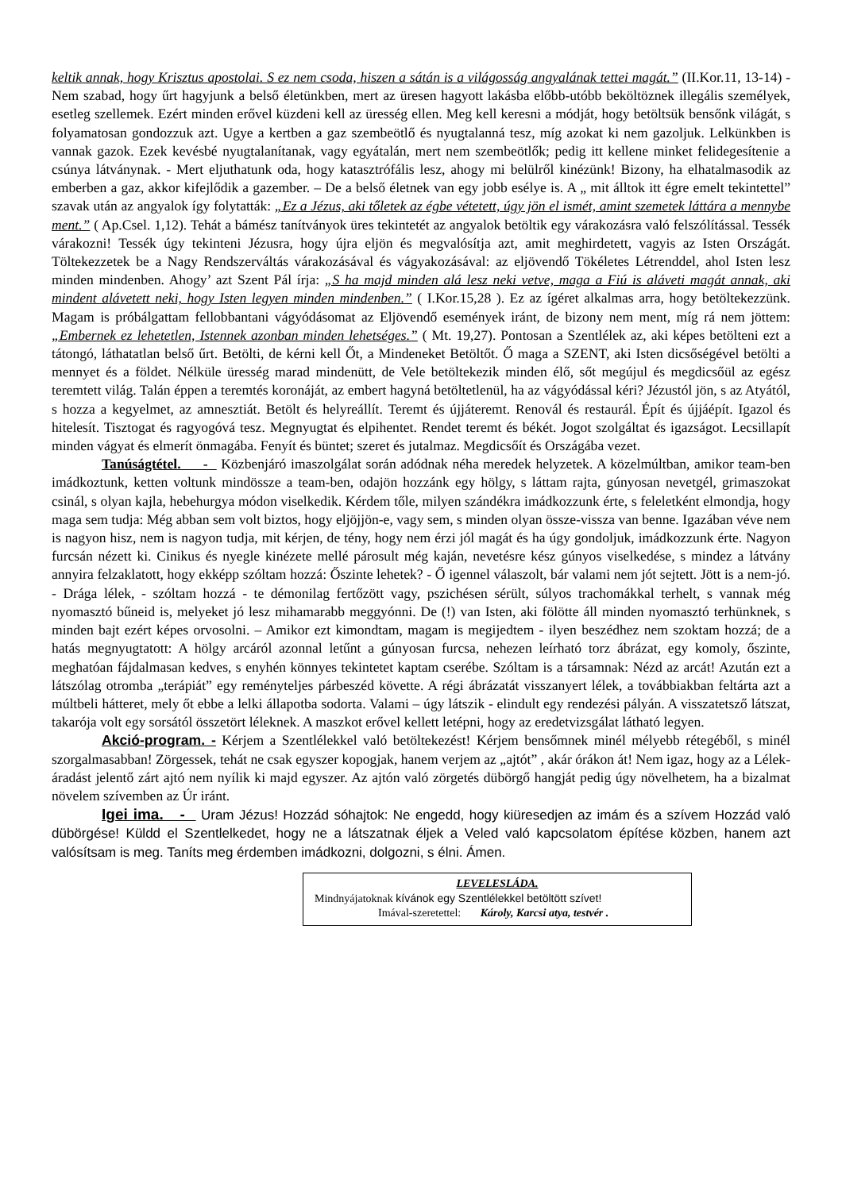keltik annak, hogy Krisztus apostolai. S ez nem csoda, hiszen a sátán is a világosság angyalának tettei magát.” (II.Kor.11, 13-14) - Nem szabad, hogy űrt hagyjunk a belső életünkben, mert az üresen hagyott lakásba előbb-utóbb beköltöznek illegális személyek, esetleg szellemek. Ezért minden erővel küzdeni kell az üresség ellen. Meg kell keresni a módját, hogy betöltsük bensőnk világát, s folyamatosan gondozzuk azt. Ugye a kertben a gaz szembeötlő és nyugtalanná tesz, míg azokat ki nem gazoljuk. Lelkünkben is vannak gazok. Ezek kevésbé nyugtalanítanak, vagy egyátalán, mert nem szembeötlők; pedig itt kellene minket felidegesítenie a csúnya látványnak. - Mert eljuthatunk oda, hogy katasztrófális lesz, ahogy mi belülről kinézünk! Bizony, ha elhatalmasodik az emberben a gaz, akkor kifejlődik a gazember. – De a belső életnek van egy jobb esélye is. A „ mit álltok itt égre emelt tekintettel” szavak után az angyalok így folytatták: „Ez a Jézus, aki tőletek az égbe vétetett, úgy jön el ismét, amint szemetek láttára a mennybe ment.” ( Ap.Csel. 1,12). Tehát a bámész tanítványok üres tekintetét az angyalok betöltik egy várakozásra való felszólítással. Tessék várakozni! Tessék úgy tekinteni Jézusra, hogy újra eljön és megvalósítja azt, amit meghirdetett, vagyis az Isten Országát. Töltekezzetek be a Nagy Rendszerváltás várakozásával és vágyakozásával: az eljövendő Tökéletes Létrenddel, ahol Isten lesz minden mindenben. Ahogy’ azt Szent Pál írja: „S ha majd minden alá lesz neki vetve, maga a Fiú is aláveti magát annak, aki mindent alávetett neki, hogy Isten legyen minden mindenben.” ( I.Kor.15,28 ). Ez az ígéret alkalmas arra, hogy betöltekezzünk. Magam is próbálgattam fellobbantani vágyódásomat az Eljövendő események iránt, de bizony nem ment, míg rá nem jöttem: „Embernek ez lehetetlen, Istennek azonban minden lehetséges.” ( Mt. 19,27). Pontosan a Szentlélek az, aki képes betölteni ezt a tátongó, láthatatlan belső űrt. Betölti, de kérni kell Őt, a Mindeneket Betöltőt. Ő maga a SZENT, aki Isten dicsőségével betölti a mennyet és a földet. Nélküle üresség marad mindenütt, de Vele betöltekezik minden élő, sőt megújul és megdicsőül az egész teremtett világ. Talán éppen a teremtés koronáját, az embert hagyná betöltetlenül, ha az vágyódással kéri? Jézustól jön, s az Atyától, s hozza a kegyelmet, az amnesztiát. Betölt és helyreállít. Teremt és újjáteremt. Renovál és restaurál. Épít és újjáépít. Igazol és hitelesít. Tisztogat és ragyogóvá tesz. Megnyugtat és elpihentet. Rendet teremt és békét. Jogot szolgáltat és igazságot. Lecsillapít minden vágyat és elmerít önmagába. Fenyít és büntet; szeret és jutalmaz. Megdicsőít és Országába vezet.
Tanúságtétel. - Közbenjáró imaszolgálat során adódnak néha meredek helyzetek. A közelmúltban, amikor team-ben imádkoztunk, ketten voltunk mindössze a team-ben, odajön hozzánk egy hölgy, s láttam rajta, gúnyosan nevetgél, grimaszokat csinál, s olyan kajla, hebehurgya módon viselkedik. Kérdem tőle, milyen szándékra imádkozzunk érte, s feleletként elmondja, hogy maga sem tudja: Még abban sem volt biztos, hogy eljöjjön-e, vagy sem, s minden olyan össze-vissza van benne. Igazában véve nem is nagyon hisz, nem is nagyon tudja, mit kérjen, de tény, hogy nem érzi jól magát és ha úgy gondoljuk, imádkozzunk érte. Nagyon furcsán nézett ki. Cinikus és nyegle kinézete mellé párosult még kaján, nevetésre kész gúnyos viselkedése, s mindez a látvány annyira felzaklatott, hogy ekképp szóltam hozzá: Őszinte lehetek? - Ő igennel válaszolt, bár valami nem jót sejtett. Jött is a nem-jó. - Drága lélek, - szóltam hozzá - te démonilag fertőzött vagy, pszichésen sérült, súlyos trachomákkal terhelt, s vannak még nyomasztó bűneid is, melyeket jó lesz mihamarabb meggyónni. De (!) van Isten, aki fölötte áll minden nyomasztó terhünknek, s minden bajt ezért képes orvosolni. – Amikor ezt kimondtam, magam is megijedtem - ilyen beszédhez nem szoktam hozzá; de a hatás megnyugtatott: A hölgy arcáról azonnal letűnt a gúnyosan furcsa, nehezen leírható torz ábrázat, egy komoly, őszinte, meghatóan fájdalmasan kedves, s enyhén könnyes tekintetet kaptam cserébe. Szóltam is a társamnak: Nézd az arcát! Azután ezt a látszólag otromba „terápiát” egy reményteljes párbeszéd követte. A régi ábrázatát visszanyert lélek, a továbbiakban feltárta azt a múltbeli hátteret, mely őt ebbe a lelki állapotba sodorta. Valami – úgy látszik - elindult egy rendezési pályán. A visszatetsző látszat, takarója volt egy sorsától összetört léleknek. A maszkot erővel kellett letépni, hogy az eredetvizsgálat látható legyen.
Akció-program. - Kérjem a Szentlélekkel való betöltekezést! Kérjem bensőmnek minél mélyebb rétegéből, s minél szorgalmasabban! Zörgessek, tehát ne csak egyszer kopogjak, hanem verjem az „ajtót” , akár órákon át! Nem igaz, hogy az a Lélek-áradást jelentő zárt ajtó nem nyílik ki majd egyszer. Az ajtón való zörgetés dübörgő hangját pedig úgy növelhetem, ha a bizalmat növelem szívemben az Úr iránt.
Igei ima. - Uram Jézus! Hozzád sóhajtok: Ne engedd, hogy kiüresedjen az imám és a szívem Hozzád való dübörgése! Küldd el Szentlelkedet, hogy ne a látszatnak éljek a Veled való kapcsolatom építése közben, hanem azt valósítsam is meg. Taníts meg érdemben imádkozni, dolgozni, s élni. Ámen.
LEVELESLÁDA.
Mindnyájatoknak kívánok egy Szentlélekkel betöltött szívet!
Imával-szeretettel: Károly, Karcsi atya, testvér .